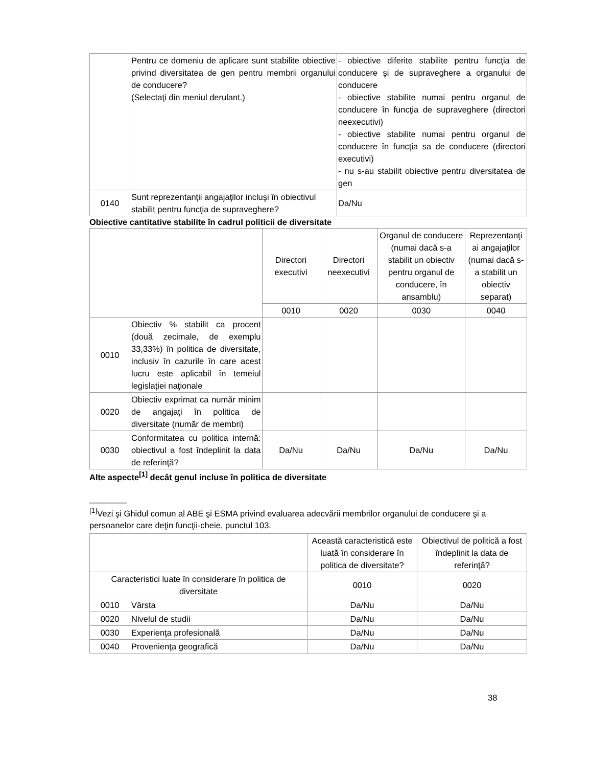| | Pentru ce domeniu de aplicare sunt stabilite obiective privind diversitatea de gen pentru membrii organului de conducere? (Selectaţi din meniul derulant.) | - obiective diferite stabilite pentru funcţia de conducere şi de supraveghere a organului de conducere - obiective stabilite numai pentru organul de conducere în funcţia de supraveghere (directori neexecutivi) - obiective stabilite numai pentru organul de conducere în funcţia sa de conducere (directori executivi) - nu s-au stabilit obiective pentru diversitatea de gen |
| 0140 | Sunt reprezentanţii angajaţilor incluşi în obiectivul stabilit pentru funcţia de supraveghere? | Da/Nu |
Obiective cantitative stabilite în cadrul politicii de diversitate
| | | Directori executivi | Directori neexecutivi | Organul de conducere (numai dacă s-a stabilit un obiectiv pentru organul de conducere, în ansamblu) | Reprezentanţi ai angajaţilor (numai dacă s-a stabilit un obiectiv separat) |
| --- | --- | --- | --- | --- | --- |
| | | 0010 | 0020 | 0030 | 0040 |
| 0010 | Obiectiv % stabilit ca procent (două zecimale, de exemplu 33,33%) în politica de diversitate, inclusiv în cazurile în care acest lucru este aplicabil în temeiul legislaţiei naţionale | | | | |
| 0020 | Obiectiv exprimat ca număr minim de angajaţi în politica de diversitate (număr de membri) | | | | |
| 0030 | Conformitatea cu politica internă: obiectivul a fost îndeplinit la data de referinţă? | Da/Nu | Da/Nu | Da/Nu | Da/Nu |
Alte aspecte<sup>[1]</sup> decât genul incluse în politica de diversitate
________
<sup>[1]</sup> Vezi şi Ghidul comun al ABE şi ESMA privind evaluarea adecvării membrilor organului de conducere şi a persoanelor care deţin funcţii-cheie, punctul 103.
| | | Această caracteristică este luată în considerare în politica de diversitate? | Obiectivul de politică a fost îndeplinit la data de referinţă? |
| --- | --- | --- | --- |
| Caracteristici luate în considerare în politica de diversitate | | 0010 | 0020 |
| 0010 | Vârsta | Da/Nu | Da/Nu |
| 0020 | Nivelul de studii | Da/Nu | Da/Nu |
| 0030 | Experienţa profesională | Da/Nu | Da/Nu |
| 0040 | Provenienţa geografică | Da/Nu | Da/Nu |
38